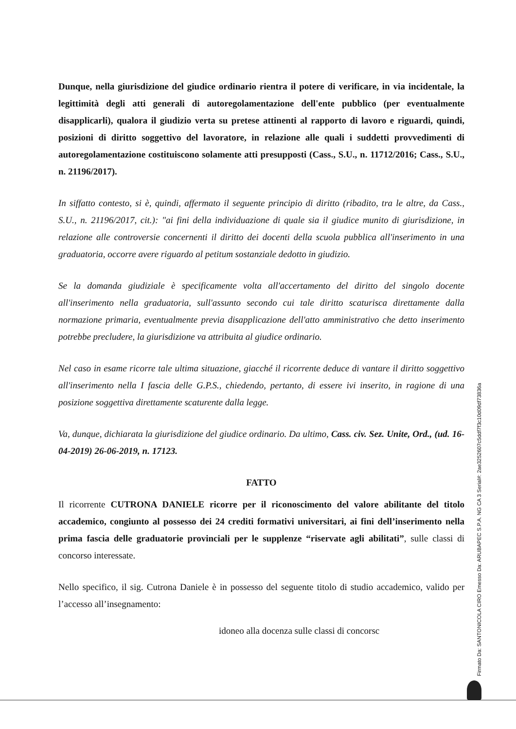Dunque, nella giurisdizione del giudice ordinario rientra il potere di verificare, in via incidentale, la legittimità degli atti generali di autoregolamentazione dell'ente pubblico (per eventualmente disapplicarli), qualora il giudizio verta su pretese attinenti al rapporto di lavoro e riguardi, quindi, posizioni di diritto soggettivo del lavoratore, in relazione alle quali i suddetti provvedimenti di autoregolamentazione costituiscono solamente atti presupposti (Cass., S.U., n. 11712/2016; Cass., S.U., n. 21196/2017).
In siffatto contesto, si è, quindi, affermato il seguente principio di diritto (ribadito, tra le altre, da Cass., S.U., n. 21196/2017, cit.): "ai fini della individuazione di quale sia il giudice munito di giurisdizione, in relazione alle controversie concernenti il diritto dei docenti della scuola pubblica all'inserimento in una graduatoria, occorre avere riguardo al petitum sostanziale dedotto in giudizio.
Se la domanda giudiziale è specificamente volta all'accertamento del diritto del singolo docente all'inserimento nella graduatoria, sull'assunto secondo cui tale diritto scaturisca direttamente dalla normazione primaria, eventualmente previa disapplicazione dell'atto amministrativo che detto inserimento potrebbe precludere, la giurisdizione va attribuita al giudice ordinario.
Nel caso in esame ricorre tale ultima situazione, giacché il ricorrente deduce di vantare il diritto soggettivo all'inserimento nella I fascia delle G.P.S., chiedendo, pertanto, di essere ivi inserito, in ragione di una posizione soggettiva direttamente scaturente dalla legge.
Va, dunque, dichiarata la giurisdizione del giudice ordinario. Da ultimo, Cass. civ. Sez. Unite, Ord., (ud. 16-04-2019) 26-06-2019, n. 17123.
FATTO
Il ricorrente CUTRONA DANIELE ricorre per il riconoscimento del valore abilitante del titolo accademico, congiunto al possesso dei 24 crediti formativi universitari, ai fini dell’inserimento nella prima fascia delle graduatorie provinciali per le supplenze “riservate agli abilitati”, sulle classi di concorso interessate.
Nello specifico, il sig. Cutrona Daniele è in possesso del seguente titolo di studio accademico, valido per l’accesso all’insegnamento:
idoneo alla docenza sulle classi di concorsc
Firmato Da: SANTONICOLA CIRO Emesso Da: ARUBAPEC S.P.A. NG CA 3 Serial#: 2ae3252607c5ddf7f3c10d09df73836a